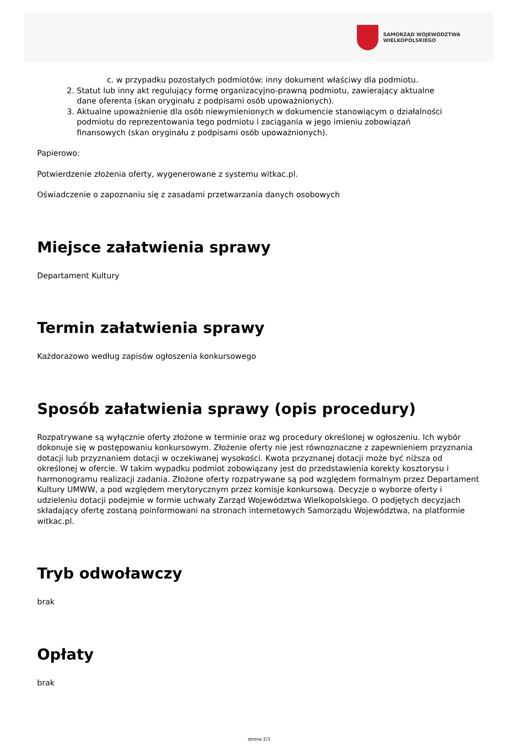SAMORZĄD WOJEWÓDZTWA
WIELKOPOLSKIEGO
c. w przypadku pozostałych podmiotów: inny dokument właściwy dla podmiotu.
2. Statut lub inny akt regulujący formę organizacyjno-prawną podmiotu, zawierający aktualne
dane oferenta (skan oryginału z podpisami osób upoważnionych).
3. Aktualne upoważnienie dla osób niewymienionych w dokumencie stanowiącym o działalności
podmiotu do reprezentowania tego podmiotu i zaciągania w jego imieniu zobowiązań
finansowych (skan oryginału z podpisami osób upoważnionych).
Papierowo:
Potwierdzenie złożenia oferty, wygenerowane z systemu witkac.pl.
Oświadczenie o zapoznaniu się z zasadami przetwarzania danych osobowych
Miejsce załatwienia sprawy
Departament Kultury
Termin załatwienia sprawy
Każdorazowo według zapisów ogłoszenia konkursowego
Sposób załatwienia sprawy (opis procedury)
Rozpatrywane są wyłącznie oferty złożone w terminie oraz wg procedury określonej w ogłoszeniu. Ich wybór dokonuje się w postępowaniu konkursowym. Złożenie oferty nie jest równoznaczne z zapewnieniem przyznania dotacji lub przyznaniem dotacji w oczekiwanej wysokości. Kwota przyznanej dotacji może być niższa od określonej w ofercie. W takim wypadku podmiot zobowiązany jest do przedstawienia korekty kosztorysu i harmonogramu realizacji zadania. Złożone oferty rozpatrywane są pod względem formalnym przez Departament Kultury UMWW, a pod względem merytorycznym przez komisje konkursową. Decyzje o wyborze oferty i udzieleniu dotacji podejmie w formie uchwały Zarząd Województwa Wielkopolskiego. O podjętych decyzjach składający ofertę zostaną poinformowani na stronach internetowych Samorządu Województwa, na platformie witkac.pl.
Tryb odwoławczy
brak
Opłaty
brak
strona 2/3